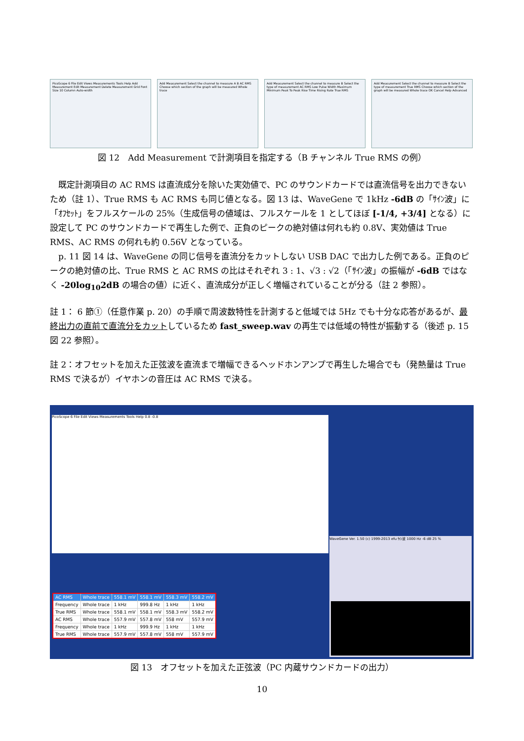PicoScope 6 File Edit Views Measurements Tools Help Add Measurement Edit Measurement Delete Measurement Grid Font Size 10 Column Auto-width
Add Measurement Select the channel to measure A B AC RMS Choose which section of the graph will be measured Whole trace
Add Measurement Select the channel to measure B Select the type of measurement AC RMS Low Pulse Width Maximum Minimum Peak To Peak Rise Time Rising Rate True RMS
Add Measurement Select the channel to measure B Select the type of measurement True RMS Choose which section of the graph will be measured Whole trace OK Cancel Help Advanced
図 12　Add Measurement で計測項目を指定する（B チャンネル True RMS の例）
既定計測項目の AC RMS は直流成分を除いた実効値で、PC のサウンドカードでは直流信号を出力できないため（註 1）、True RMS も AC RMS も同じ値となる。図 13 は、WaveGene で 1kHz -6dB の「ｻｲﾝ波」に「ｵﾌｾｯﾄ」をフルスケールの 25%（生成信号の値域は、フルスケールを 1 としてほぼ [-1/4, +3/4] となる）に設定して PC のサウンドカードで再生した例で、正負のピークの絶対値は何れも約 0.8V、実効値は True RMS、AC RMS の何れも約 0.56V となっている。
p. 11 図 14 は、WaveGene の同じ信号を直流分をカットしない USB DAC で出力した例である。正負のピークの絶対値の比、True RMS と AC RMS の比はそれぞれ 3 : 1、√3 : √2（「ｻｲﾝ波」の振幅が -6dB ではなく -20log<sub>10</sub>2dB の場合の値）に近く、直流成分が正しく増幅されていることが分る（註 2 参照）。
註 1： 6 節①（任意作業 p. 20）の手順で周波数特性を計測すると低域では 5Hz でも十分な応答があるが、最終出力の直前で直流分をカットしているため fast_sweep.wav の再生では低域の特性が振動する（後述 p. 15 図 22 参照）。
註 2：オフセットを加えた正弦波を直流まで増幅できるヘッドホンアンプで再生した場合でも（発熱量は True RMS で決るが）イヤホンの音圧は AC RMS で決る。
PicoScope 6 File Edit Views Measurements Tools Help 0.8 -0.8
| AC RMS | Whole trace | 558.1 mV | 558.1 mV | 558.3 mV | 558.2 mV |
| Frequency | Whole trace | 1 kHz | 999.8 Hz | 1 kHz | 1 kHz |
| True RMS | Whole trace | 558.1 mV | 558.1 mV | 558.3 mV | 558.2 mV |
| AC RMS | Whole trace | 557.9 mV | 557.8 mV | 558 mV | 557.9 mV |
| Frequency | Whole trace | 1 kHz | 999.9 Hz | 1 kHz | 1 kHz |
| True RMS | Whole trace | 557.9 mV | 557.8 mV | 558 mV | 557.9 mV |
WaveGene Ver. 1.50 (c) 1999-2013 efu ｻｲﾝ波 1000 Hz -6 dB 25 %
図 13　オフセットを加えた正弦波（PC 内蔵サウンドカードの出力）
10